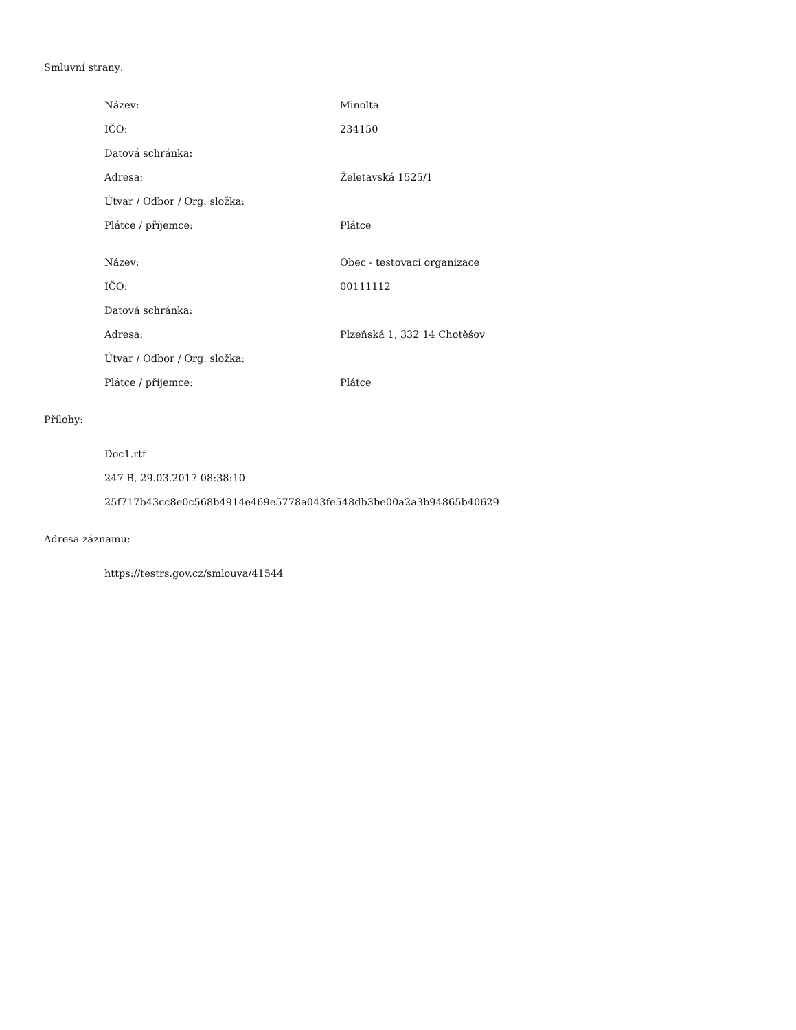Smluvní strany:
| Název: | Minolta |
| IČO: | 234150 |
| Datová schránka: | |
| Adresa: | Želetavská 1525/1 |
| Útvar / Odbor / Org. složka: | |
| Plátce / příjemce: | Plátce |
| Název: | Obec - testovací organizace |
| IČO: | 00111112 |
| Datová schránka: | |
| Adresa: | Plzeňská 1, 332 14 Chotěšov |
| Útvar / Odbor / Org. složka: | |
| Plátce / příjemce: | Plátce |
Přílohy:
Doc1.rtf
247 B, 29.03.2017 08:38:10
25f717b43cc8e0c568b4914e469e5778a043fe548db3be00a2a3b94865b40629
Adresa záznamu:
https://testrs.gov.cz/smlouva/41544